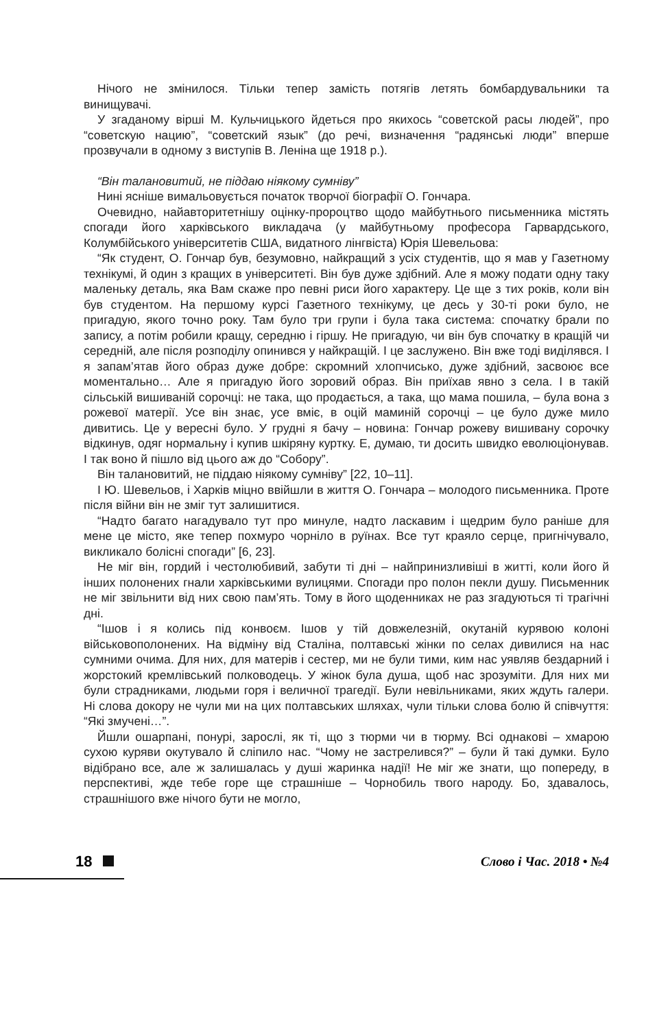Нічого не змінилося. Тільки тепер замість потягів летять бомбардувальники та винищувачі.
У згаданому вірші М. Кульчицького йдеться про якихось “советской расы людей”, про “советскую нацию”, “советский язык” (до речі, визначення “радянські люди” вперше прозвучали в одному з виступів В. Леніна ще 1918 р.).
“Він талановитий, не піддаю ніякому сумніву”
Нині ясніше вимальовується початок творчої біографії О. Гончара.
Очевидно, найавторитетнішу оцінку-пророцтво щодо майбутнього письменника містять спогади його харківського викладача (у майбутньому професора Гарвардського, Колумбійського університетів США, видатного лінгвіста) Юрія Шевельова:
“Як студент, О. Гончар був, безумовно, найкращий з усіх студентів, що я мав у Газетному технікумі, й один з кращих в університеті. Він був дуже здібний. Але я можу подати одну таку маленьку деталь, яка Вам скаже про певні риси його характеру. Це ще з тих років, коли він був студентом. На першому курсі Газетного технікуму, це десь у 30-ті роки було, не пригадую, якого точно року. Там було три групи і була така система: спочатку брали по запису, а потім робили кращу, середню і гіршу. Не пригадую, чи він був спочатку в кращій чи середній, але після розподілу опинився у найкращій. І це заслужено. Він вже тоді виділявся. І я запам’ятав його образ дуже добре: скромний хлопчисько, дуже здібний, засвоює все моментально… Але я пригадую його зоровий образ. Він приїхав явно з села. І в такій сільській вишиваній сорочці: не така, що продається, а така, що мама пошила, – була вона з рожевої матерії. Усе він знає, усе вміє, в оцій маминій сорочці – це було дуже мило дивитись. Це у вересні було. У грудні я бачу – новина: Гончар рожеву вишивану сорочку відкинув, одяг нормальну і купив шкіряну куртку. Е, думаю, ти досить швидко еволюціонував. І так воно й пішло від цього аж до “Собору”.
Він талановитий, не піддаю ніякому сумніву” [22, 10–11].
І Ю. Шевельов, і Харків міцно ввійшли в життя О. Гончара – молодого письменника. Проте після війни він не зміг тут залишитися.
“Надто багато нагадувало тут про минуле, надто ласкавим і щедрим було раніше для мене це місто, яке тепер похмуро чорніло в руїнах. Все тут краяло серце, пригнічувало, викликало болісні спогади” [6, 23].
Не міг він, гордий і честолюбивий, забути ті дні – найпринизливіші в житті, коли його й інших полонених гнали харківськими вулицями. Спогади про полон пекли душу. Письменник не міг звільнити від них свою пам’ять. Тому в його щоденниках не раз згадуються ті трагічні дні.
“Ішов і я колись під конвоєм. Ішов у тій довжелезній, окутаній курявою колоні військовополонених. На відміну від Сталіна, полтавські жінки по селах дивилися на нас сумними очима. Для них, для матерів і сестер, ми не були тими, ким нас уявляв бездарний і жорстокий кремлівський полководець. У жінок була душа, щоб нас зрозуміти. Для них ми були страдниками, людьми горя і величної трагедії. Були невільниками, яких ждуть галери. Ні слова докору не чули ми на цих полтавських шляхах, чули тільки слова болю й співчуття: “Які змучені…”.
Йшли ошарпані, понурі, зарослі, як ті, що з тюрми чи в тюрму. Всі однакові – хмарою сухою куряви окутувало й сліпило нас. “Чому не застрелився?” – були й такі думки. Було відібрано все, але ж залишалась у душі жаринка надії! Не міг же знати, що попереду, в перспективі, жде тебе горе ще страшніше – Чорнобиль твого народу. Бо, здавалось, страшнішого вже нічого бути не могло,
18 Слово і Час. 2018 • №4